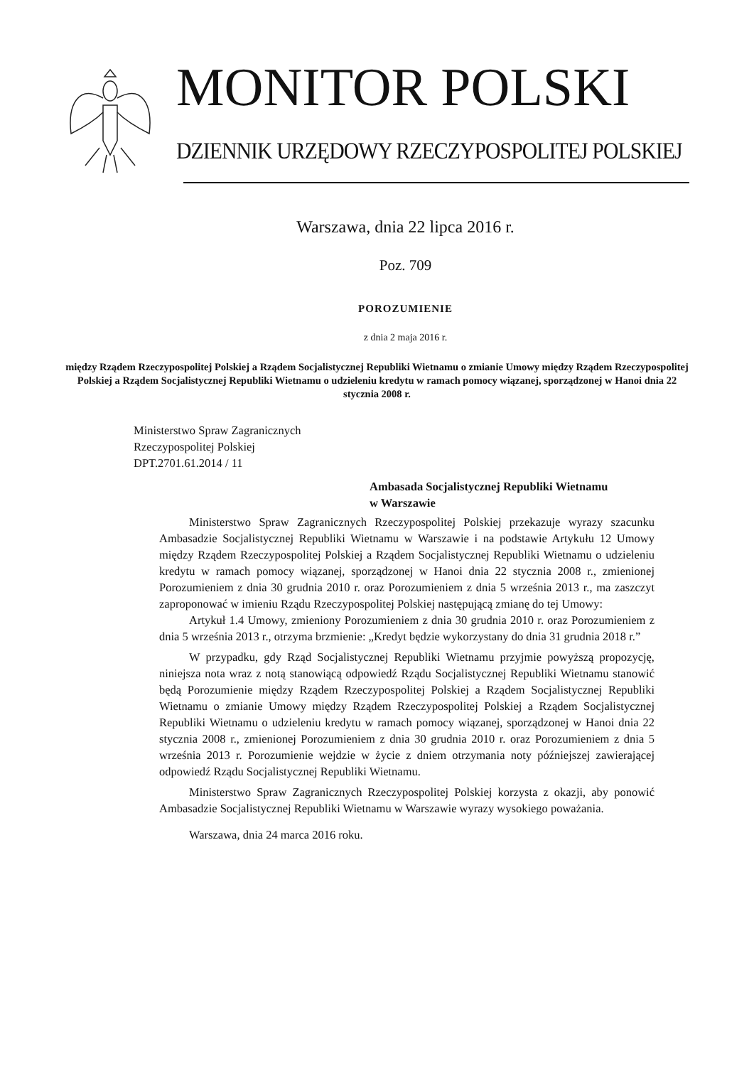MONITOR POLSKI
DZIENNIK URZĘDOWY RZECZYPOSPOLITEJ POLSKIEJ
Warszawa, dnia 22 lipca 2016 r.
Poz. 709
POROZUMIENIE
z dnia 2 maja 2016 r.
między Rządem Rzeczypospolitej Polskiej a Rządem Socjalistycznej Republiki Wietnamu o zmianie Umowy między Rządem Rzeczypospolitej Polskiej a Rządem Socjalistycznej Republiki Wietnamu o udzieleniu kredytu w ramach pomocy wiązanej, sporządzonej w Hanoi dnia 22 stycznia 2008 r.
Ministerstwo Spraw Zagranicznych
Rzeczypospolitej Polskiej
DPT.2701.61.2014 / 11
Ambasada Socjalistycznej Republiki Wietnamu
w Warszawie
Ministerstwo Spraw Zagranicznych Rzeczypospolitej Polskiej przekazuje wyrazy szacunku Ambasadzie Socjalistycznej Republiki Wietnamu w Warszawie i na podstawie Artykułu 12 Umowy między Rządem Rzeczypospolitej Polskiej a Rządem Socjalistycznej Republiki Wietnamu o udzieleniu kredytu w ramach pomocy wiązanej, sporządzonej w Hanoi dnia 22 stycznia 2008 r., zmienionej Porozumieniem z dnia 30 grudnia 2010 r. oraz Porozumieniem z dnia 5 września 2013 r., ma zaszczyt zaproponować w imieniu Rządu Rzeczypospolitej Polskiej następującą zmianę do tej Umowy:
Artykuł 1.4 Umowy, zmieniony Porozumieniem z dnia 30 grudnia 2010 r. oraz Porozumieniem z dnia 5 września 2013 r., otrzyma brzmienie: „Kredyt będzie wykorzystany do dnia 31 grudnia 2018 r.”
W przypadku, gdy Rząd Socjalistycznej Republiki Wietnamu przyjmie powyższą propozycję, niniejsza nota wraz z notą stanowiącą odpowiedź Rządu Socjalistycznej Republiki Wietnamu stanowić będą Porozumienie między Rządem Rzeczypospolitej Polskiej a Rządem Socjalistycznej Republiki Wietnamu o zmianie Umowy między Rządem Rzeczypospolitej Polskiej a Rządem Socjalistycznej Republiki Wietnamu o udzieleniu kredytu w ramach pomocy wiązanej, sporządzonej w Hanoi dnia 22 stycznia 2008 r., zmienionej Porozumieniem z dnia 30 grudnia 2010 r. oraz Porozumieniem z dnia 5 września 2013 r. Porozumienie wejdzie w życie z dniem otrzymania noty późniejszej zawierającej odpowiedź Rządu Socjalistycznej Republiki Wietnamu.
Ministerstwo Spraw Zagranicznych Rzeczypospolitej Polskiej korzysta z okazji, aby ponowić Ambasadzie Socjalistycznej Republiki Wietnamu w Warszawie wyrazy wysokiego poważania.
Warszawa, dnia 24 marca 2016 roku.